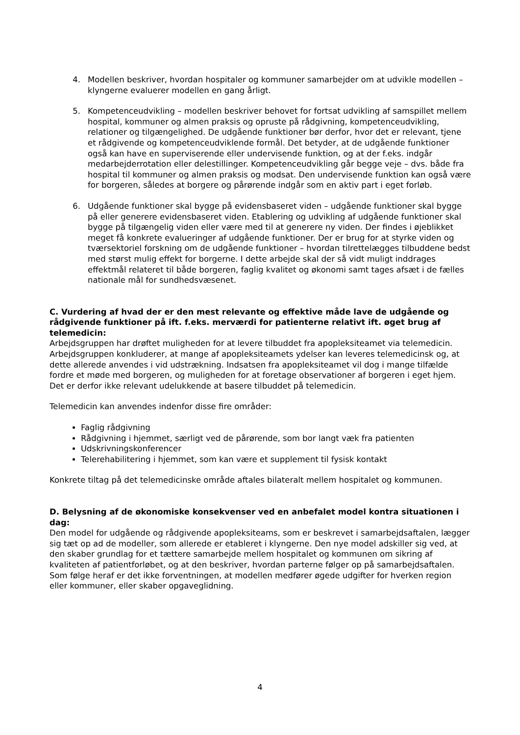4. Modellen beskriver, hvordan hospitaler og kommuner samarbejder om at udvikle modellen – klyngerne evaluerer modellen en gang årligt.
5. Kompetenceudvikling – modellen beskriver behovet for fortsat udvikling af samspillet mellem hospital, kommuner og almen praksis og opruste på rådgivning, kompetenceudvikling, relationer og tilgængelighed. De udgående funktioner bør derfor, hvor det er relevant, tjene et rådgivende og kompetenceudviklende formål. Det betyder, at de udgående funktioner også kan have en superviserende eller undervisende funktion, og at der f.eks. indgår medarbejderrotation eller delestillinger. Kompetenceudvikling går begge veje – dvs. både fra hospital til kommuner og almen praksis og modsat. Den undervisende funktion kan også være for borgeren, således at borgere og pårørende indgår som en aktiv part i eget forløb.
6. Udgående funktioner skal bygge på evidensbaseret viden – udgående funktioner skal bygge på eller generere evidensbaseret viden. Etablering og udvikling af udgående funktioner skal bygge på tilgængelig viden eller være med til at generere ny viden. Der findes i øjeblikket meget få konkrete evalueringer af udgående funktioner. Der er brug for at styrke viden og tværsektoriel forskning om de udgående funktioner – hvordan tilrettelægges tilbuddene bedst med størst mulig effekt for borgerne. I dette arbejde skal der så vidt muligt inddrages effektmål relateret til både borgeren, faglig kvalitet og økonomi samt tages afsæt i de fælles nationale mål for sundhedsvæsenet.
C. Vurdering af hvad der er den mest relevante og effektive måde lave de udgående og rådgivende funktioner på ift. f.eks. merværdi for patienterne relativt ift. øget brug af telemedicin:
Arbejdsgruppen har drøftet muligheden for at levere tilbuddet fra apopleksiteamet via telemedicin. Arbejdsgruppen konkluderer, at mange af apopleksiteamets ydelser kan leveres telemedicinsk og, at dette allerede anvendes i vid udstrækning. Indsatsen fra apopleksiteamet vil dog i mange tilfælde fordre et møde med borgeren, og muligheden for at foretage observationer af borgeren i eget hjem. Det er derfor ikke relevant udelukkende at basere tilbuddet på telemedicin.
Telemedicin kan anvendes indenfor disse fire områder:
Faglig rådgivning
Rådgivning i hjemmet, særligt ved de pårørende, som bor langt væk fra patienten
Udskrivningskonferencer
Telerehabilitering i hjemmet, som kan være et supplement til fysisk kontakt
Konkrete tiltag på det telemedicinske område aftales bilateralt mellem hospitalet og kommunen.
D. Belysning af de økonomiske konsekvenser ved en anbefalet model kontra situationen i dag:
Den model for udgående og rådgivende apopleksiteams, som er beskrevet i samarbejdsaftalen, lægger sig tæt op ad de modeller, som allerede er etableret i klyngerne. Den nye model adskiller sig ved, at den skaber grundlag for et tættere samarbejde mellem hospitalet og kommunen om sikring af kvaliteten af patientforløbet, og at den beskriver, hvordan parterne følger op på samarbejdsaftalen. Som følge heraf er det ikke forventningen, at modellen medfører øgede udgifter for hverken region eller kommuner, eller skaber opgaveglidning.
4